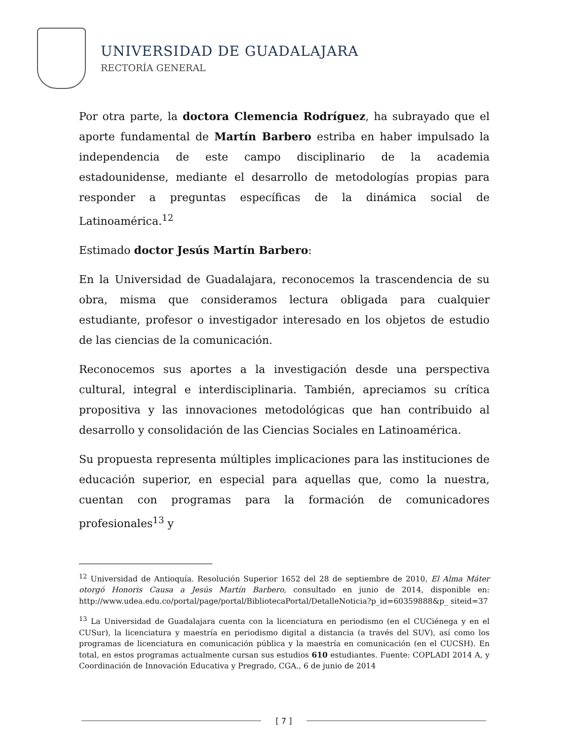UNIVERSIDAD DE GUADALAJARA
RECTORÍA GENERAL
Por otra parte, la doctora Clemencia Rodríguez, ha subrayado que el aporte fundamental de Martín Barbero estriba en haber impulsado la independencia de este campo disciplinario de la academia estadounidense, mediante el desarrollo de metodologías propias para responder a preguntas específicas de la dinámica social de Latinoamérica.<sup>12</sup>
Estimado doctor Jesús Martín Barbero:
En la Universidad de Guadalajara, reconocemos la trascendencia de su obra, misma que consideramos lectura obligada para cualquier estudiante, profesor o investigador interesado en los objetos de estudio de las ciencias de la comunicación.
Reconocemos sus aportes a la investigación desde una perspectiva cultural, integral e interdisciplinaria. También, apreciamos su crítica propositiva y las innovaciones metodológicas que han contribuido al desarrollo y consolidación de las Ciencias Sociales en Latinoamérica.
Su propuesta representa múltiples implicaciones para las instituciones de educación superior, en especial para aquellas que, como la nuestra, cuentan con programas para la formación de comunicadores profesionales<sup>13</sup> y
<sup>12</sup> Universidad de Antioquía. Resolución Superior 1652 del 28 de septiembre de 2010, El Alma Máter otorgó Honoris Causa a Jesús Martín Barbero, consultado en junio de 2014, disponible en: http://www.udea.edu.co/portal/page/portal/BibliotecaPortal/DetalleNoticia?p_id=60359888&p_ siteid=37
<sup>13</sup> La Universidad de Guadalajara cuenta con la licenciatura en periodismo (en el CUCiénega y en el CUSur), la licenciatura y maestría en periodismo digital a distancia (a través del SUV), así como los programas de licenciatura en comunicación pública y la maestría en comunicación (en el CUCSH). En total, en estos programas actualmente cursan sus estudios 610 estudiantes. Fuente: COPLADI 2014 A, y Coordinación de Innovación Educativa y Pregrado, CGA., 6 de junio de 2014
[ 7 ]